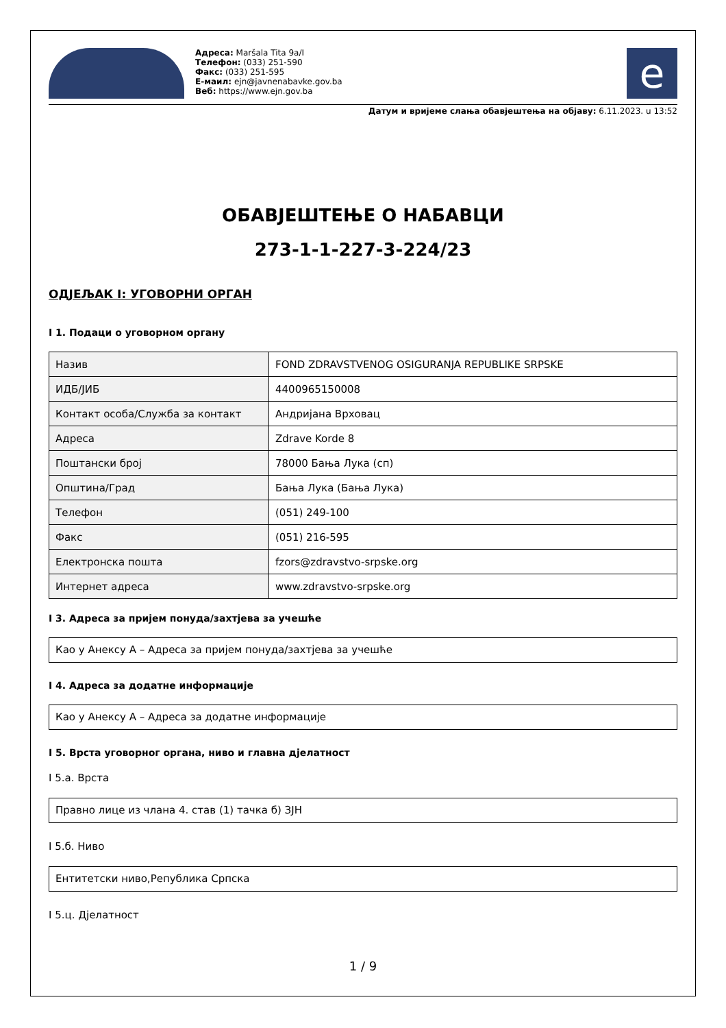Адреса: Maršala Tita 9a/I
Телефон: (033) 251-590
Факс: (033) 251-595
Е-маил: ejn@javnenabavke.gov.ba
Веб: https://www.ejn.gov.ba
e
Датум и вријеме слања обавјештења на објаву: 6.11.2023. u 13:52
ОБАВЈЕШТЕЊЕ О НАБАВЦИ
273-1-1-227-3-224/23
ОДЈЕЉАК I: УГОВОРНИ ОРГАН
I 1. Подаци о уговорном органу
| Назив | FOND ZDRAVSTVENOG OSIGURANJA REPUBLIKE SRPSKE |
| ИДБ/ЈИБ | 4400965150008 |
| Контакт особа/Служба за контакт | Андријана Врховац |
| Адреса | Zdrave Korde 8 |
| Поштански број | 78000 Бања Лука (сп) |
| Општина/Град | Бања Лука (Бања Лука) |
| Телефон | (051) 249-100 |
| Факс | (051) 216-595 |
| Електронска пошта | fzors@zdravstvo-srpske.org |
| Интернет адреса | www.zdravstvo-srpske.org |
I 3. Адреса за пријем понуда/захтјева за учешће
Као у Анексу А – Адреса за пријем понуда/захтјева за учешће
I 4. Адреса за додатне информације
Као у Анексу А – Адреса за додатне информације
I 5. Врста уговорног органа, ниво и главна дјелатност
I 5.а. Врста
Правно лице из члана 4. став (1) тачка б) ЗЈН
I 5.б. Ниво
Ентитетски ниво,Република Српска
I 5.ц. Дјелатност
1 / 9